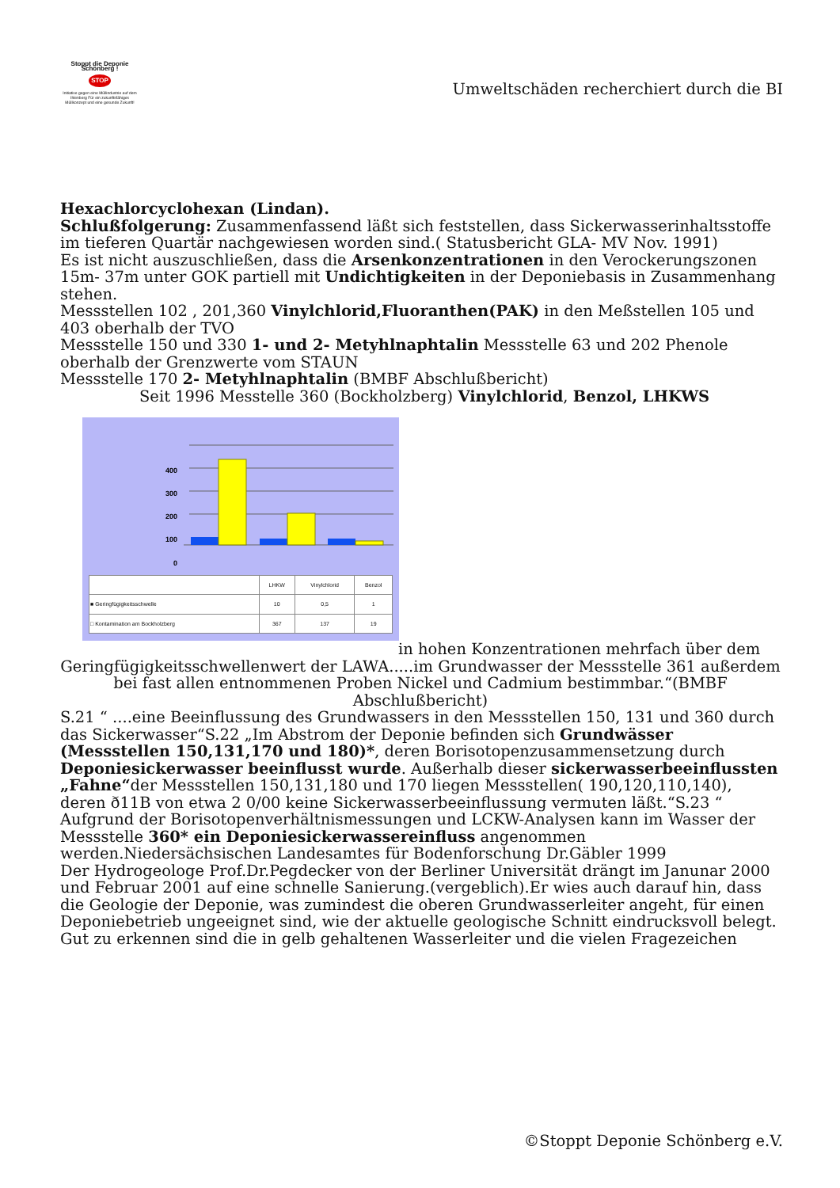Stoppt die Deponie Schönberg !
STOP
Initiative gegen eine Müllindustrie auf dem Ihlenberg Für ein zukunftsfähiges Müllkonzept und eine gesunde Zukunft!
Umweltschäden recherchiert durch die BI
Hexachlorcyclohexan (Lindan).
Schlußfolgerung: Zusammenfassend läßt sich feststellen, dass Sickerwasserinhaltsstoffe im tieferen Quartär nachgewiesen worden sind.( Statusbericht GLA- MV Nov. 1991)
Es ist nicht auszuschließen, dass die Arsenkonzentrationen in den Verockerungszonen 15m- 37m unter GOK partiell mit Undichtigkeiten in der Deponiebasis in Zusammenhang stehen.
Messstellen 102 , 201,360 Vinylchlorid,Fluoranthen(PAK) in den Meßstellen 105 und 403 oberhalb der TVO
Messstelle 150 und 330 1- und 2- Metyhlnaphtalin Messstelle 63 und 202 Phenole oberhalb der Grenzwerte vom STAUN
Messstelle 170 2- Metyhlnaphtalin (BMBF Abschlußbericht)
Seit 1996 Messtelle 360 (Bockholzberg) Vinylchlorid, Benzol, LHKWS
400
300
200
100
0
| | LHKW | Vinylchlorid | Benzol |
| --- | --- | --- | --- |
| ■ Geringfügigkeitsschwelle | 10 | 0,5 | 1 |
| □ Kontamination am Bockholzberg | 367 | 137 | 19 |
in hohen Konzentrationen mehrfach über dem
Geringfügigkeitsschwellenwert der LAWA.....im Grundwasser der Messstelle 361 außerdem bei fast allen entnommenen Proben Nickel und Cadmium bestimmbar.“(BMBF Abschlußbericht)
S.21 “ ....eine Beeinflussung des Grundwassers in den Messstellen 150, 131 und 360 durch das Sickerwasser“S.22 „Im Abstrom der Deponie befinden sich Grundwässer (Messstellen 150,131,170 und 180)*, deren Borisotopenzusammensetzung durch Deponiesickerwasser beeinflusst wurde. Außerhalb dieser sickerwasserbeeinflussten „Fahne“der Messstellen 150,131,180 und 170 liegen Messstellen( 190,120,110,140), deren ð11B von etwa 2 0/00 keine Sickerwasserbeeinflussung vermuten läßt.“S.23 “ Aufgrund der Borisotopenverhältnismessungen und LCKW-Analysen kann im Wasser der Messstelle 360* ein Deponiesickerwassereinfluss angenommen werden.Niedersächsischen Landesamtes für Bodenforschung Dr.Gäbler 1999
Der Hydrogeologe Prof.Dr.Pegdecker von der Berliner Universität drängt im Janunar 2000 und Februar 2001 auf eine schnelle Sanierung.(vergeblich).Er wies auch darauf hin, dass die Geologie der Deponie, was zumindest die oberen Grundwasserleiter angeht, für einen Deponiebetrieb ungeeignet sind, wie der aktuelle geologische Schnitt eindrucksvoll belegt. Gut zu erkennen sind die in gelb gehaltenen Wasserleiter und die vielen Fragezeichen
©Stoppt Deponie Schönberg e.V.